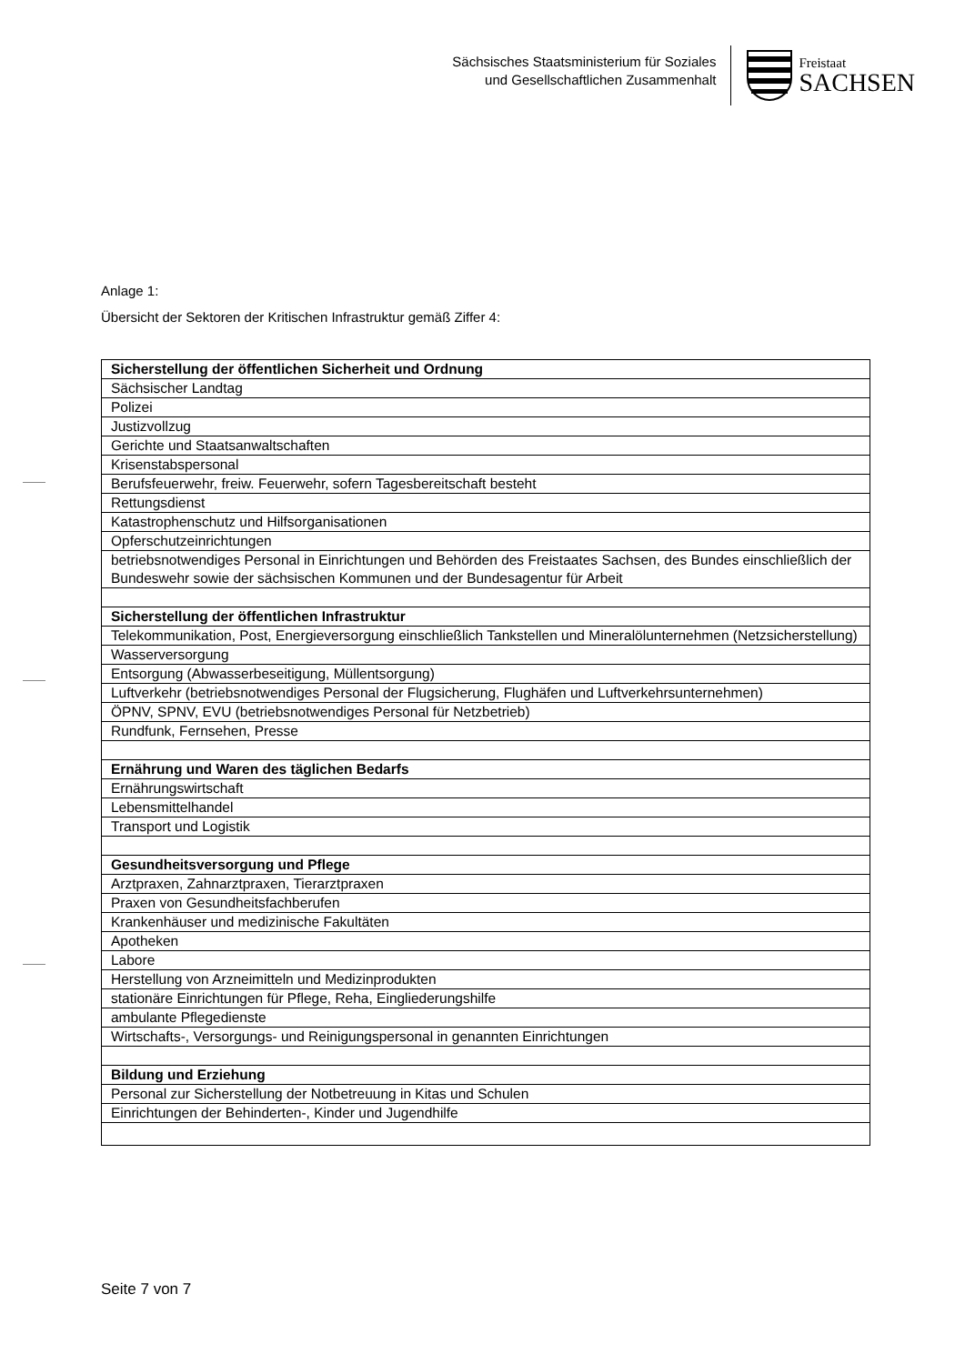Sächsisches Staatsministerium für Soziales
und Gesellschaftlichen Zusammenhalt
Freistaat
SACHSEN
Anlage 1:
Übersicht der Sektoren der Kritischen Infrastruktur gemäß Ziffer 4:
| Sicherstellung der öffentlichen Sicherheit und Ordnung |
| Sächsischer Landtag |
| Polizei |
| Justizvollzug |
| Gerichte und Staatsanwaltschaften |
| Krisenstabspersonal |
| Berufsfeuerwehr, freiw. Feuerwehr, sofern Tagesbereitschaft besteht |
| Rettungsdienst |
| Katastrophenschutz und Hilfsorganisationen |
| Opferschutzeinrichtungen |
| betriebsnotwendiges Personal in Einrichtungen und Behörden des Freistaates Sachsen, des Bundes einschließlich der Bundeswehr sowie der sächsischen Kommunen und der Bundesagentur für Arbeit |
| Sicherstellung der öffentlichen Infrastruktur |
| Telekommunikation, Post, Energieversorgung einschließlich Tankstellen und Mineralölunternehmen (Netzsicherstellung) |
| Wasserversorgung |
| Entsorgung (Abwasserbeseitigung, Müllentsorgung) |
| Luftverkehr (betriebsnotwendiges Personal der Flugsicherung, Flughäfen und Luftverkehrsunternehmen) |
| ÖPNV, SPNV, EVU (betriebsnotwendiges Personal für Netzbetrieb) |
| Rundfunk, Fernsehen, Presse |
| Ernährung und Waren des täglichen Bedarfs |
| Ernährungswirtschaft |
| Lebensmittelhandel |
| Transport und Logistik |
| Gesundheitsversorgung und Pflege |
| Arztpraxen, Zahnarztpraxen, Tierarztpraxen |
| Praxen von Gesundheitsfachberufen |
| Krankenhäuser und medizinische Fakultäten |
| Apotheken |
| Labore |
| Herstellung von Arzneimitteln und Medizinprodukten |
| stationäre Einrichtungen für Pflege, Reha, Eingliederungshilfe |
| ambulante Pflegedienste |
| Wirtschafts-, Versorgungs- und Reinigungspersonal in genannten Einrichtungen |
| Bildung und Erziehung |
| Personal zur Sicherstellung der Notbetreuung in Kitas und Schulen |
| Einrichtungen der Behinderten-, Kinder und Jugendhilfe |
Seite 7 von 7